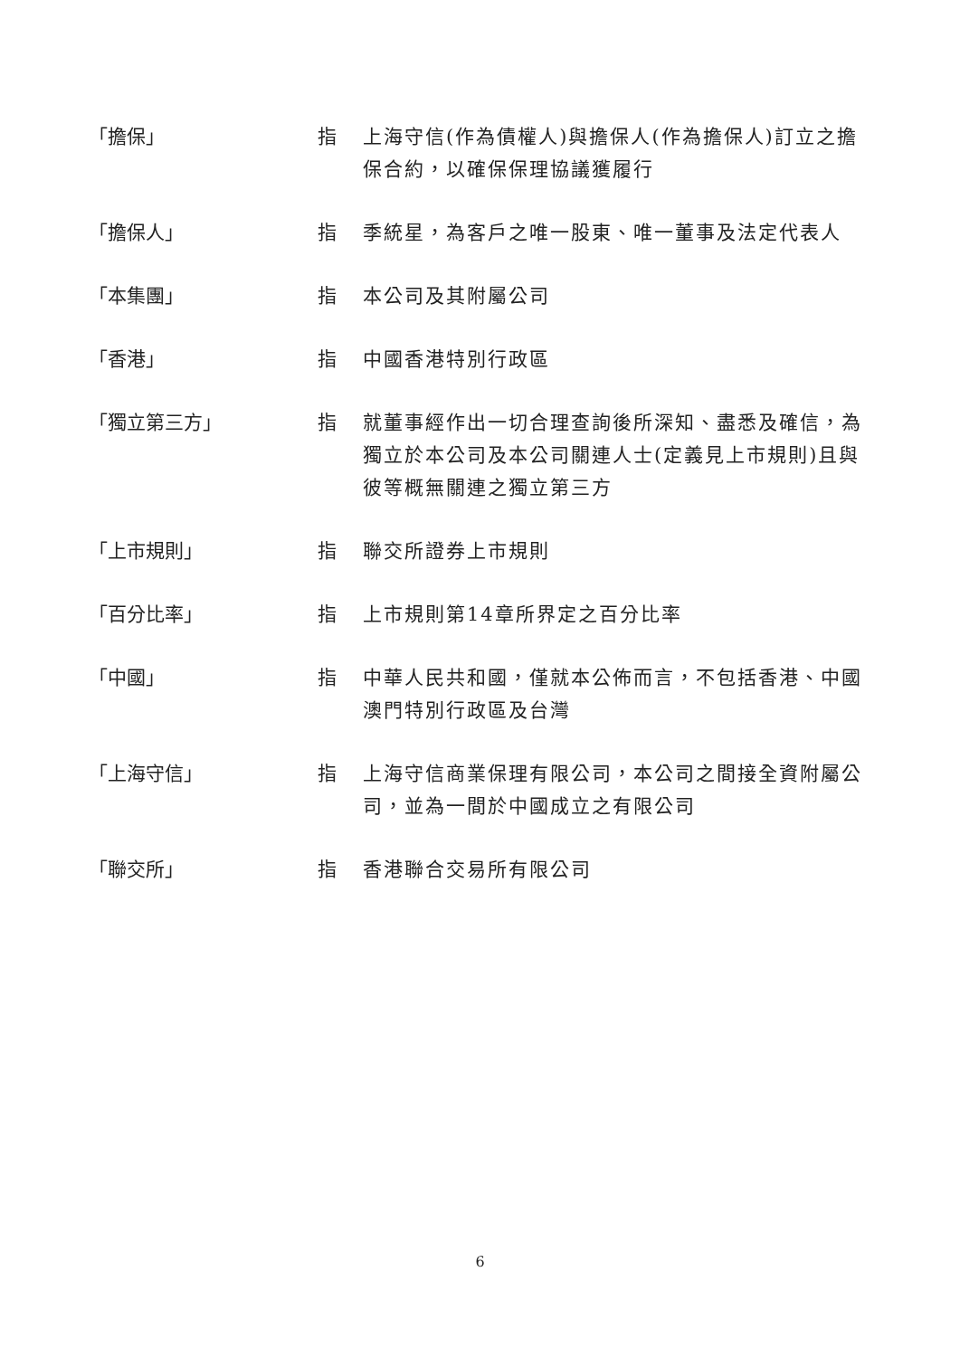「擔保」 指 上海守信(作為債權人)與擔保人(作為擔保人)訂立之擔保合約，以確保保理協議獲履行
「擔保人」 指 季統星，為客戶之唯一股東、唯一董事及法定代表人
「本集團」 指 本公司及其附屬公司
「香港」 指 中國香港特別行政區
「獨立第三方」 指 就董事經作出一切合理查詢後所深知、盡悉及確信，為獨立於本公司及本公司關連人士(定義見上市規則)且與彼等概無關連之獨立第三方
「上市規則」 指 聯交所證券上市規則
「百分比率」 指 上市規則第14章所界定之百分比率
「中國」 指 中華人民共和國，僅就本公佈而言，不包括香港、中國澳門特別行政區及台灣
「上海守信」 指 上海守信商業保理有限公司，本公司之間接全資附屬公司，並為一間於中國成立之有限公司
「聯交所」 指 香港聯合交易所有限公司
6